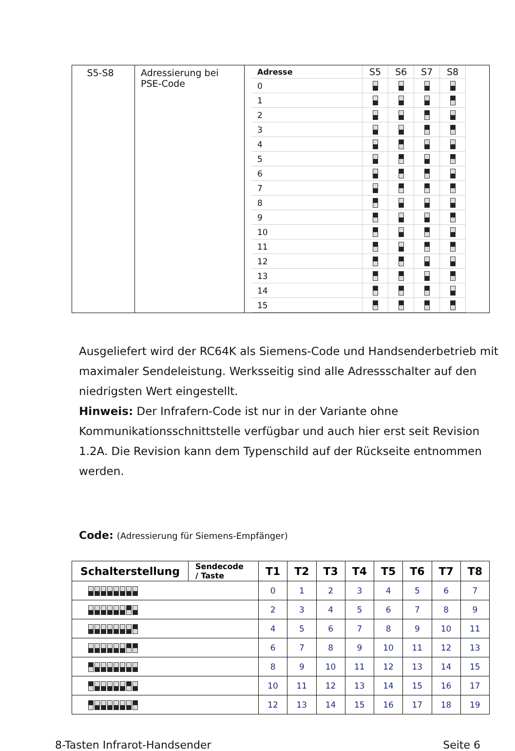| S5-S8 | Adressierung bei PSE-Code | / Adresse / S5 / S6 / S7 / S8 / / --- / --- / --- / --- / --- / / 0 / / / / / / 1 / / / / / / 2 / / / / / / 3 / / / / / / 4 / / / / / / 5 / / / / / / 6 / / / / / / 7 / / / / / / 8 / / / / / / 9 / / / / / / 10 / / / / / / 11 / / / / / / 12 / / / / / / 13 / / / / / / 14 / / / / / / 15 / / / / / |
Ausgeliefert wird der RC64K als Siemens-Code und Handsenderbetrieb mit maximaler Sendeleistung. Werksseitig sind alle Adressschalter auf den niedrigsten Wert eingestellt.
Hinweis: Der Infrafern-Code ist nur in der Variante ohne Kommunikationsschnittstelle verfügbar und auch hier erst seit Revision 1.2A. Die Revision kann dem Typenschild auf der Rückseite entnommen werden.
Code: (Adressierung für Siemens-Empfänger)
| Schalterstellung | Sendecode / Taste | T1 | T2 | T3 | T4 | T5 | T6 | T7 | T8 |
| --- | --- | --- | --- | --- | --- | --- | --- | --- | --- |
| | | 0 | 1 | 2 | 3 | 4 | 5 | 6 | 7 |
| | | 2 | 3 | 4 | 5 | 6 | 7 | 8 | 9 |
| | | 4 | 5 | 6 | 7 | 8 | 9 | 10 | 11 |
| | | 6 | 7 | 8 | 9 | 10 | 11 | 12 | 13 |
| | | 8 | 9 | 10 | 11 | 12 | 13 | 14 | 15 |
| | | 10 | 11 | 12 | 13 | 14 | 15 | 16 | 17 |
| | | 12 | 13 | 14 | 15 | 16 | 17 | 18 | 19 |
8-Tasten Infrarot-Handsender Seite 6